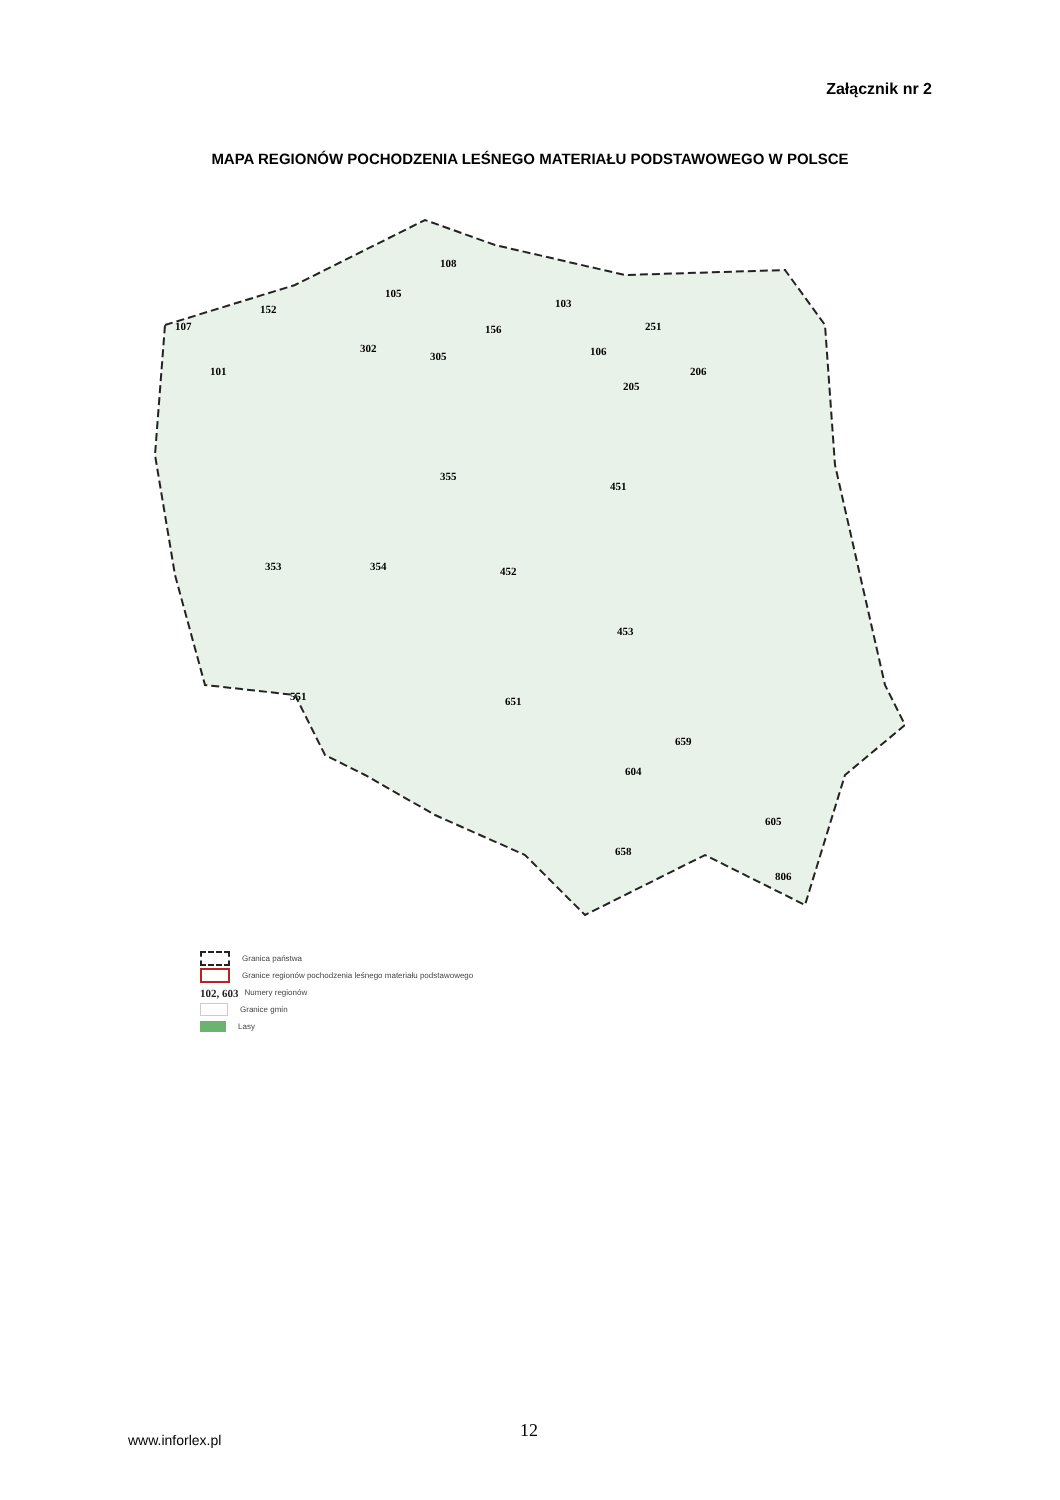Załącznik nr 2
MAPA REGIONÓW POCHODZENIA LEŚNEGO MATERIAŁU PODSTAWOWEGO W POLSCE
108
105
103 152
156 251 107
302
305
101
106
206
205
355
451
353 354 452
453
651 551
604
659
658
605
806
Granica państwa
Granice regionów pochodzenia leśnego materiału podstawowego
102, 603 Numery regionów
Granice gmin
Lasy
12
www.inforlex.pl